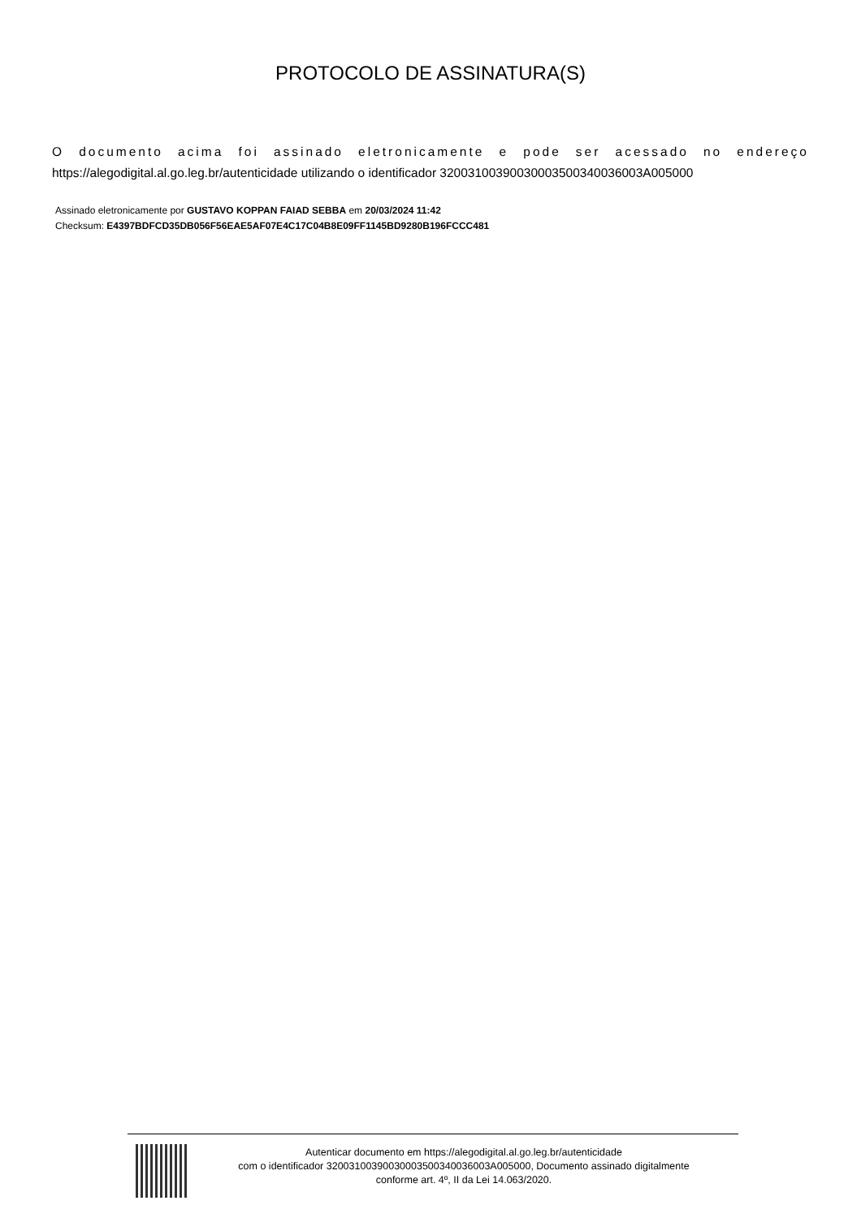PROTOCOLO DE ASSINATURA(S)
O documento acima foi assinado eletronicamente e pode ser acessado no endereço
https://alegodigital.al.go.leg.br/autenticidade utilizando o identificador 32003100390030003500340036003A005000
Assinado eletronicamente por GUSTAVO KOPPAN FAIAD SEBBA em 20/03/2024 11:42
Checksum: E4397BDFCD35DB056F56EAE5AF07E4C17C04B8E09FF1145BD9280B196FCCC481
Autenticar documento em https://alegodigital.al.go.leg.br/autenticidade
com o identificador 32003100390030003500340036003A005000, Documento assinado digitalmente
conforme art. 4º, II da Lei 14.063/2020.